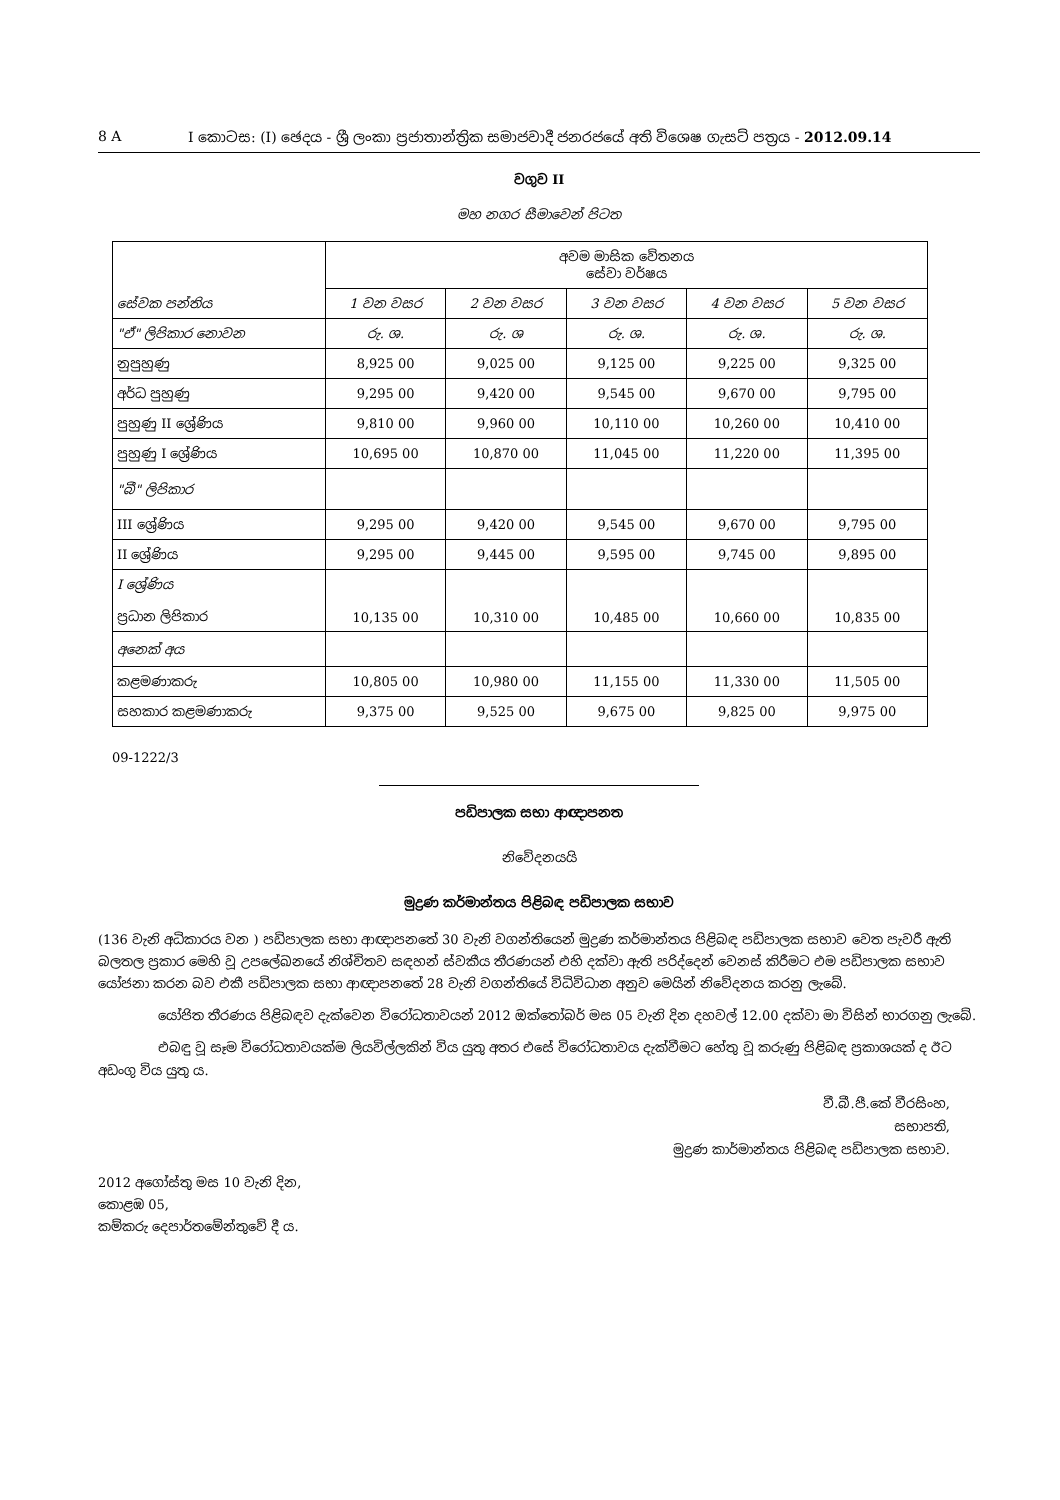8 A I කොටස: (I) ඡෙදය - ශ්‍රී ලංකා ප්‍රජාතාන්ත්‍රික සමාජවාදී ජනරජයේ අති විශෙෂ ගැසට් පත්‍රය - 2012.09.14
වගුව II
මහ නගර සීමාවෙන් පිටත
| සේවක පන්තිය | අවම මාසික වේතනය සේවා වර්ෂය | | | | |
| --- | --- | --- | --- | --- | --- |
| | 1 වන වසර | 2 වන වසර | 3 වන වසර | 4 වන වසර | 5 වන වසර |
| "ඒ" ලිපිකාර නොවන | රු. ශ. | රු. ශ | රු. ශ. | රු. ශ. | රු. ශ. |
| නුපුහුණු | 8,925 00 | 9,025 00 | 9,125 00 | 9,225 00 | 9,325 00 |
| අර්ධ පුහුණු | 9,295 00 | 9,420 00 | 9,545 00 | 9,670 00 | 9,795 00 |
| පුහුණු II ශ්‍රේණිය | 9,810 00 | 9,960 00 | 10,110 00 | 10,260 00 | 10,410 00 |
| පුහුණු I ශ්‍රේණිය | 10,695 00 | 10,870 00 | 11,045 00 | 11,220 00 | 11,395 00 |
| "බී" ලිපිකාර | | | | | |
| III ශ්‍රේණිය | 9,295 00 | 9,420 00 | 9,545 00 | 9,670 00 | 9,795 00 |
| II ශ්‍රේණිය | 9,295 00 | 9,445 00 | 9,595 00 | 9,745 00 | 9,895 00 |
| I ශ්‍රේණිය ප්‍රධාන ලිපිකාර | 10,135 00 | 10,310 00 | 10,485 00 | 10,660 00 | 10,835 00 |
| අනෙක් අය | | | | | |
| කළමණාකරු | 10,805 00 | 10,980 00 | 11,155 00 | 11,330 00 | 11,505 00 |
| සහකාර කළමණාකරු | 9,375 00 | 9,525 00 | 9,675 00 | 9,825 00 | 9,975 00 |
09-1222/3
පඩිපාලක සභා ආඥාපනත
නිවේදනයයි
මුද්‍රණ කර්මාන්තය පිළිබඳ පඩිපාලක සභාව
(136 වැනි අධිකාරය වන ) පඩිපාලක සභා ආඥාපනතේ 30 වැනි වගන්තියෙන් මුද්‍රණ කර්මාන්තය පිළිබඳ පඩිපාලක සභාව වෙත පැවරී ඇති බලතල ප්‍රකාර මෙහි වූ උපලේඛනයේ නිශ්චිතව සඳහන් ස්වකීය තීරණයන් එහි දක්වා ඇති පරිද්දෙන් වෙනස් කිරීමට එම පඩිපාලක සභාව යෝජනා කරන බව එකී පඩිපාලක සභා ආඥාපනතේ 28 වැනි වගන්තියේ විධිවිධාන අනුව මෙයින් නිවේදනය කරනු ලැබේ.
යෝජිත තීරණය පිළිබඳව දැක්වෙන විරෝධතාවයන් 2012 ඔක්තෝබර් මස 05 වැනි දින දහවල් 12.00 දක්වා මා විසින් භාරගනු ලැබේ.
එබඳු වූ සෑම විරෝධතාවයක්ම ලියවිල්ලකින් විය යුතු අතර එසේ විරෝධතාවය දැක්වීමට හේතු වූ කරුණු පිළිබඳ ප්‍රකාශයක් ද ඊට අඩංගු විය යුතු ය.
වී.බී.පී.කේ වීරසිංහ,
සභාපති,
මුද්‍රණ කාර්මාන්තය පිළිබඳ පඩිපාලක සභාව.
2012 අගෝස්තු මස 10 වැනි දින,
කොළඹ 05,
කම්කරු දෙපාර්තමේන්තුවේ දී ය.